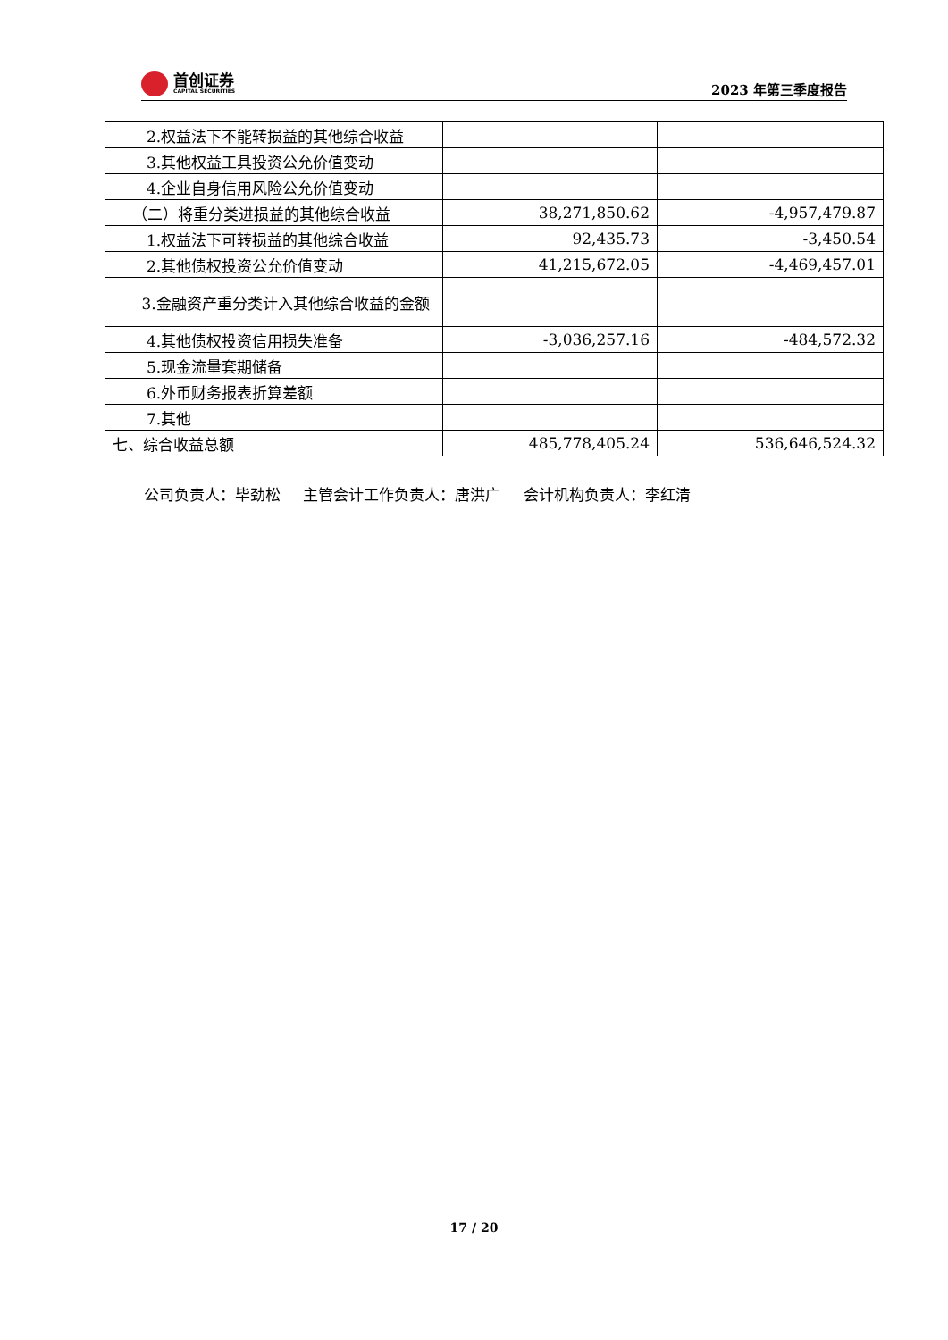首创证券
CAPITAL SECURITIES
2023 年第三季度报告
| 2.权益法下不能转损益的其他综合收益 | | |
| 3.其他权益工具投资公允价值变动 | | |
| 4.企业自身信用风险公允价值变动 | | |
| （二）将重分类进损益的其他综合收益 | 38,271,850.62 | -4,957,479.87 |
| 1.权益法下可转损益的其他综合收益 | 92,435.73 | -3,450.54 |
| 2.其他债权投资公允价值变动 | 41,215,672.05 | -4,469,457.01 |
| 3.金融资产重分类计入其他综合收益的金额 | | |
| 4.其他债权投资信用损失准备 | -3,036,257.16 | -484,572.32 |
| 5.现金流量套期储备 | | |
| 6.外币财务报表折算差额 | | |
| 7.其他 | | |
| 七、综合收益总额 | 485,778,405.24 | 536,646,524.32 |
公司负责人：毕劲松 主管会计工作负责人：唐洪广 会计机构负责人：李红清
17 / 20